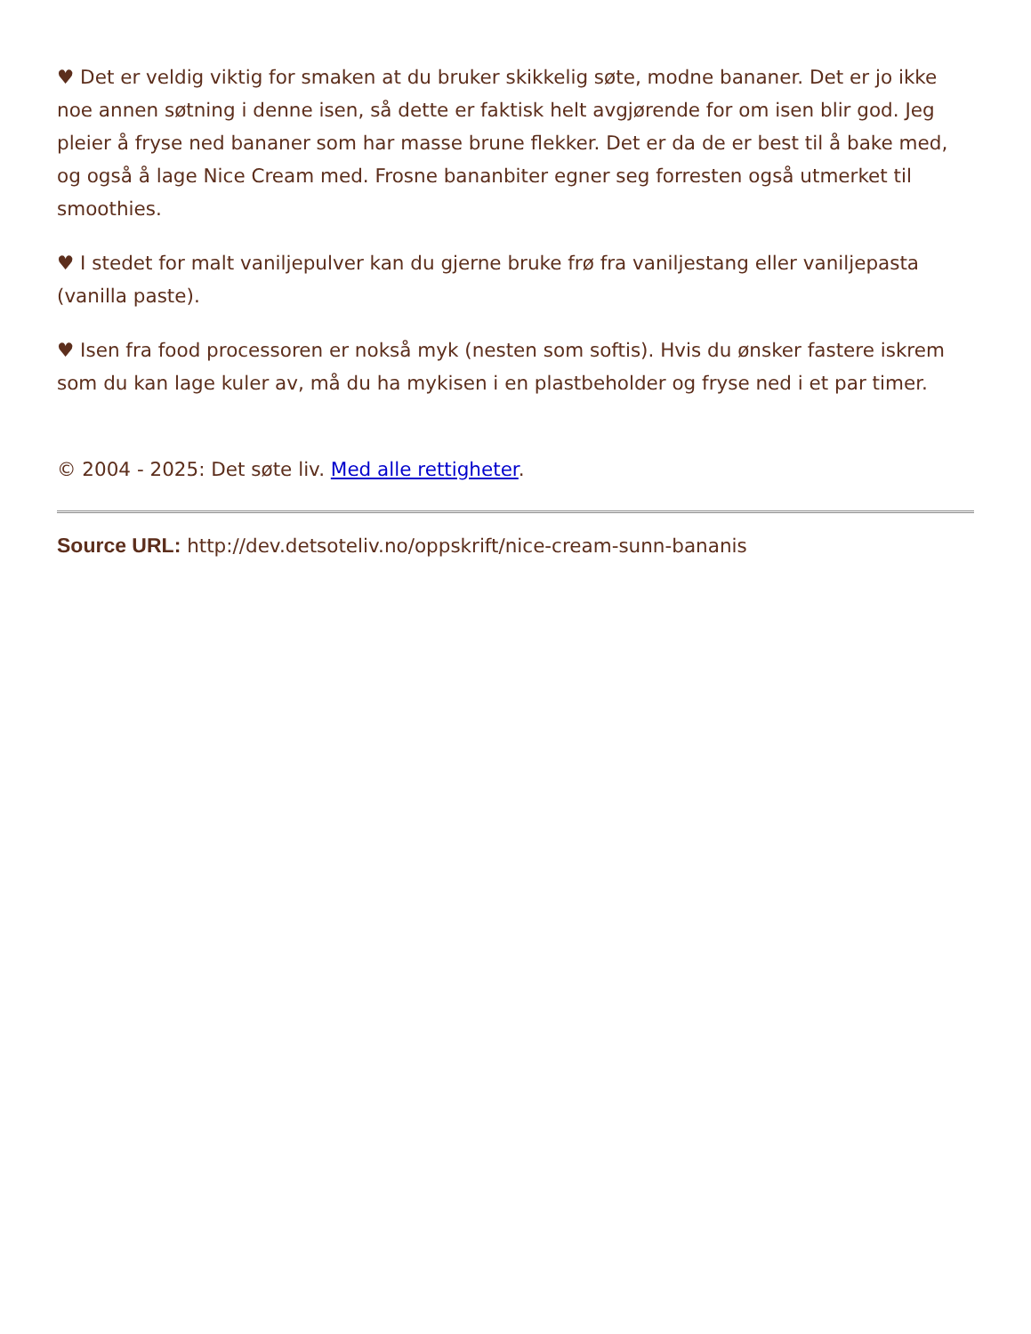♥ Det er veldig viktig for smaken at du bruker skikkelig søte, modne bananer. Det er jo ikke noe annen søtning i denne isen, så dette er faktisk helt avgjørende for om isen blir god. Jeg pleier å fryse ned bananer som har masse brune flekker. Det er da de er best til å bake med, og også å lage Nice Cream med. Frosne bananbiter egner seg forresten også utmerket til smoothies.
♥ I stedet for malt vaniljepulver kan du gjerne bruke frø fra vaniljestang eller vaniljepasta (vanilla paste).
♥ Isen fra food processoren er nokså myk (nesten som softis). Hvis du ønsker fastere iskrem som du kan lage kuler av, må du ha mykisen i en plastbeholder og fryse ned i et par timer.
© 2004 - 2025: Det søte liv. Med alle rettigheter.
Source URL: http://dev.detsoteliv.no/oppskrift/nice-cream-sunn-bananis